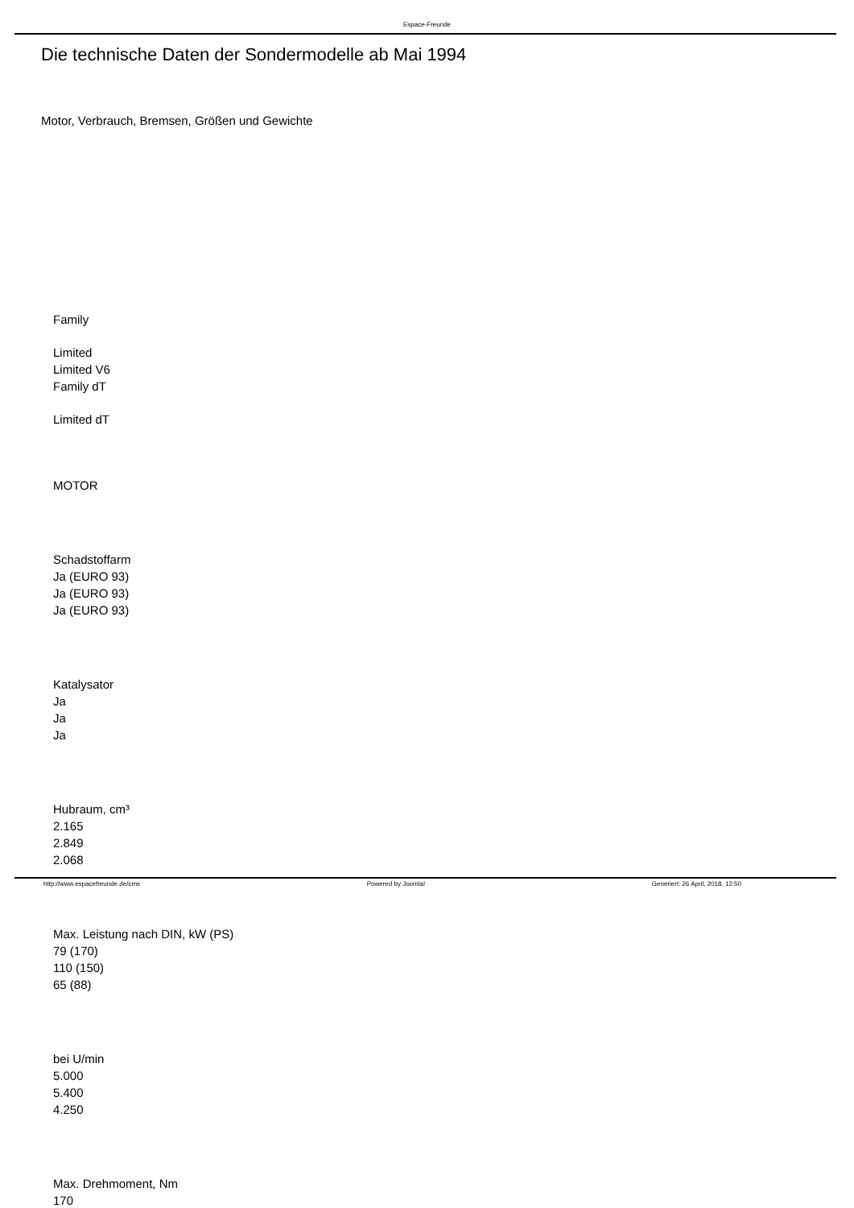Espace-Freunde
Die technische Daten der Sondermodelle ab Mai 1994
Motor, Verbrauch, Bremsen, Größen und Gewichte
Family
Limited
Limited V6
Family dT
Limited dT
MOTOR
Schadstoffarm
Ja (EURO 93)
Ja (EURO 93)
Ja (EURO 93)
Katalysator
Ja
Ja
Ja
Hubraum, cm³
2.165
2.849
2.068
Max. Leistung nach DIN, kW (PS)
79 (170)
110 (150)
65 (88)
bei U/min
5.000
5.400
4.250
Max. Drehmoment, Nm
170
http://www.espacefreunde.de/cms Powered by Joomla! Generiert: 26 April, 2018, 12:50